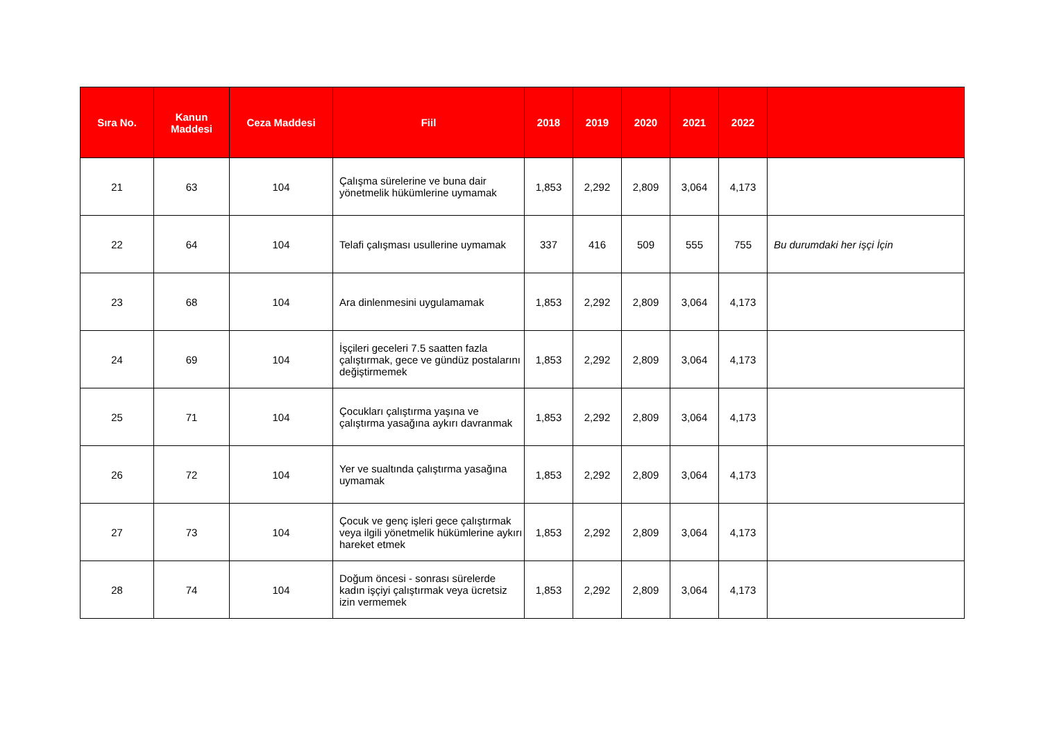| Sıra No. | Kanun Maddesi | Ceza Maddesi | Fiil | 2018 | 2019 | 2020 | 2021 | 2022 | |
| --- | --- | --- | --- | --- | --- | --- | --- | --- | --- |
| 21 | 63 | 104 | Çalışma sürelerine ve buna dair yönetmelik hükümlerine uymamak | 1,853 | 2,292 | 2,809 | 3,064 | 4,173 | |
| 22 | 64 | 104 | Telafi çalışması usullerine uymamak | 337 | 416 | 509 | 555 | 755 | Bu durumdaki her işçi İçin |
| 23 | 68 | 104 | Ara dinlenmesini uygulamamak | 1,853 | 2,292 | 2,809 | 3,064 | 4,173 | |
| 24 | 69 | 104 | İşçileri geceleri 7.5 saatten fazla çalıştırmak, gece ve gündüz postalarını değiştirmemek | 1,853 | 2,292 | 2,809 | 3,064 | 4,173 | |
| 25 | 71 | 104 | Çocukları çalıştırma yaşına ve çalıştırma yasağına aykırı davranmak | 1,853 | 2,292 | 2,809 | 3,064 | 4,173 | |
| 26 | 72 | 104 | Yer ve sualtında çalıştırma yasağına uymamak | 1,853 | 2,292 | 2,809 | 3,064 | 4,173 | |
| 27 | 73 | 104 | Çocuk ve genç işleri gece çalıştırmak veya ilgili yönetmelik hükümlerine aykırı hareket etmek | 1,853 | 2,292 | 2,809 | 3,064 | 4,173 | |
| 28 | 74 | 104 | Doğum öncesi - sonrası sürelerde kadın işçiyi çalıştırmak veya ücretsiz izin vermemek | 1,853 | 2,292 | 2,809 | 3,064 | 4,173 | |